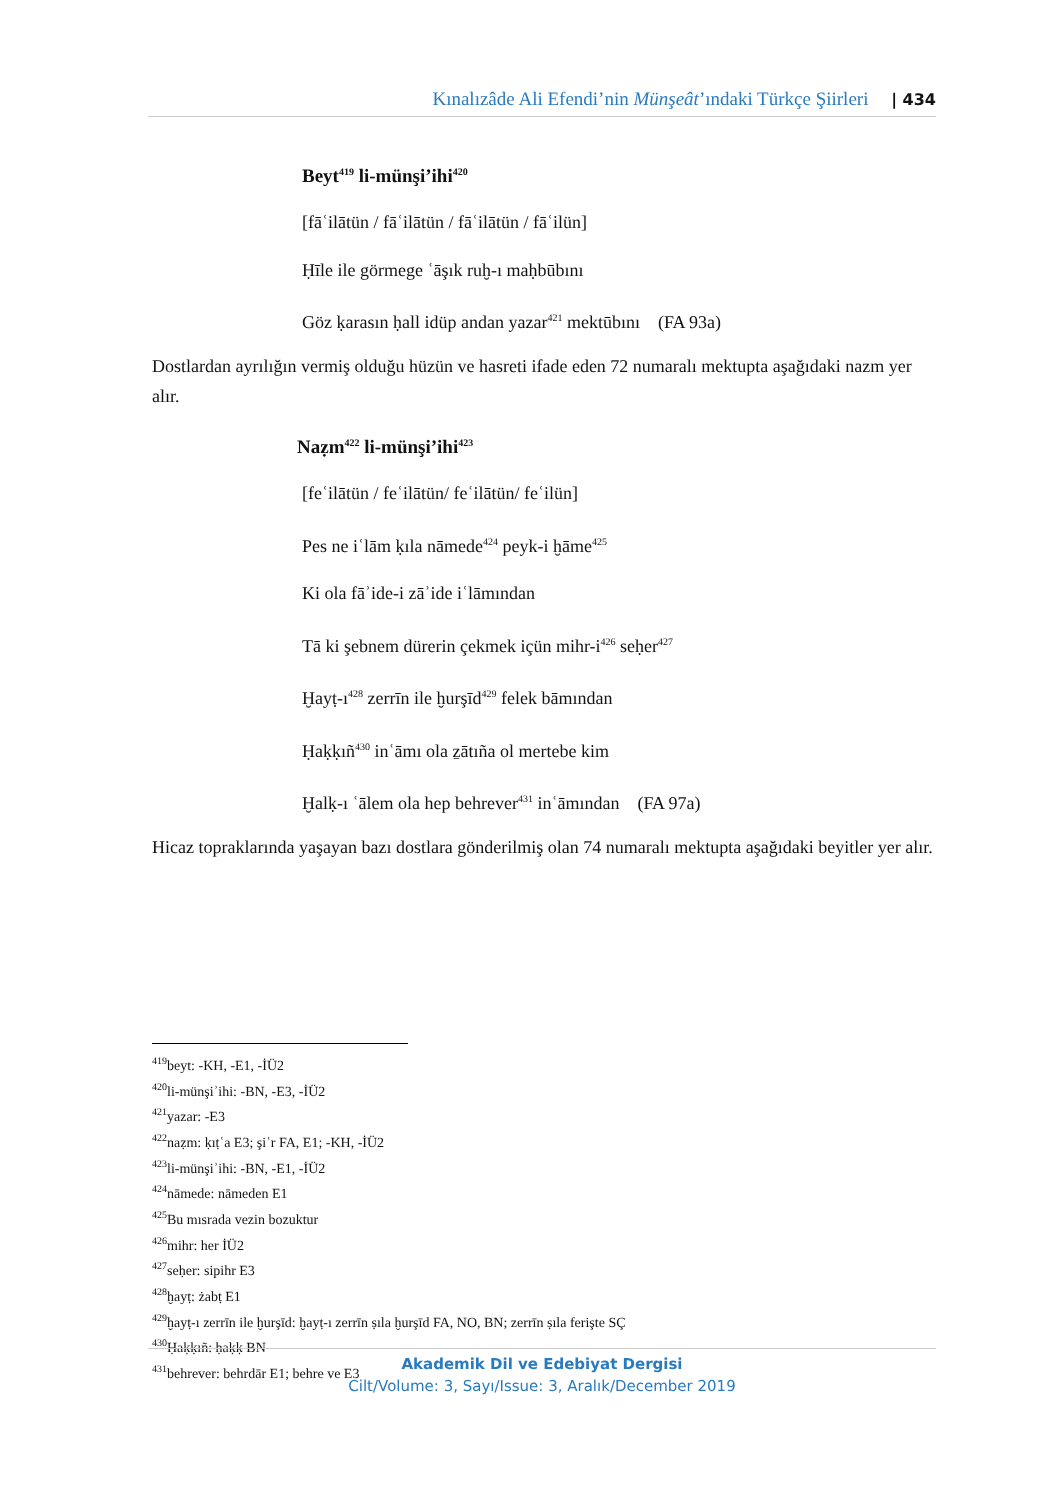Kınalızâde Ali Efendi’nin Münşeât’ındaki Türkçe Şiirleri | 434
Beyt<sup>419</sup> li-münşi’ihi<sup>420</sup>
[fāʿilātün / fāʿilātün / fāʿilātün / fāʿilün]
Ḥīle ile görmege ʿāşık ruḫ-ı maḥbūbını
Göz ḳarasın ḥall idüp andan yazar<sup>421</sup> mektūbını (FA 93a)
Dostlardan ayrılığın vermiş olduğu hüzün ve hasreti ifade eden 72 numaralı mektupta aşağıdaki nazm yer alır.
Naẓm<sup>422</sup> li-münşi’ihi<sup>423</sup>
[feʿilātün / feʿilātün/ feʿilātün/ feʿilün]
Pes ne iʿlām ḳıla nāmede<sup>424</sup> peyk-i ḫāme<sup>425</sup>
Ki ola fāʾide-i zāʾide iʿlāmından
Tā ki şebnem dürerin çekmek içün mihr-i<sup>426</sup> seḥer<sup>427</sup>
Ḫayṭ-ı<sup>428</sup> zerrīn ile ḫurşīd<sup>429</sup> felek bāmından
Ḥaḳḳıñ<sup>430</sup> inʿāmı ola ẕātıña ol mertebe kim
Ḫalḳ-ı ʿālem ola hep behrever<sup>431</sup> inʿāmından (FA 97a)
Hicaz topraklarında yaşayan bazı dostlara gönderilmiş olan 74 numaralı mektupta aşağıdaki beyitler yer alır.
<sup>419</sup> beyt: -KH, -E1, -İÜ2
<sup>420</sup> li-münşiʾihi: -BN, -E3, -İÜ2
<sup>421</sup> yazar: -E3
<sup>422</sup> naẓm: ḳıṭʿa E3; şiʿr FA, E1; -KH, -İÜ2
<sup>423</sup> li-münşiʾihi: -BN, -E1, -İÜ2
<sup>424</sup> nāmede: nāmeden E1
<sup>425</sup> Bu mısrada vezin bozuktur
<sup>426</sup> mihr: her İÜ2
<sup>427</sup> seḥer: sipihr E3
<sup>428</sup> ḫayṭ: żabṭ E1
<sup>429</sup> ḫayṭ-ı zerrīn ile ḫurşīd: ḫayṭ-ı zerrīn ṣıla ḫurşīd FA, NO, BN; zerrīn ṣıla ferişte SÇ
<sup>430</sup> Ḥaḳḳıñ: ḥaḳḳ BN
<sup>431</sup> behrever: behrdār E1; behre ve E3
Akademik Dil ve Edebiyat Dergisi
Cilt/Volume: 3, Sayı/Issue: 3, Aralık/December 2019